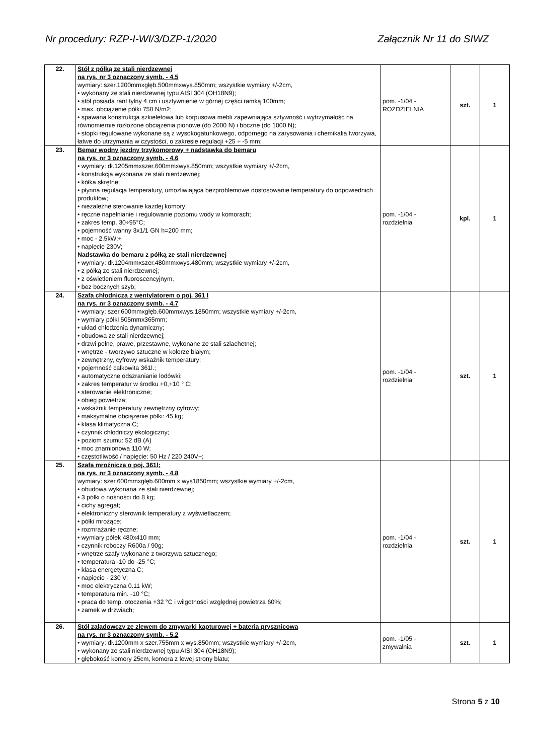Nr procedury: RZP-I-WI/3/DZP-1/2020 Załącznik Nr 11 do SIWZ
| 22. | Stół z półką ze stali nierdzewnej na rys. nr 3 oznaczony symb. - 4.5 wymiary: szer.1200mmxgłęb.500mmxwys.850mm; wszystkie wymiary +/-2cm, • wykonany ze stali nierdzewnej typu AISI 304 (OH18N9); • stół posiada rant tylny 4 cm i usztywnienie w górnej części ramką 100mm; • max. obciążenie półki 750 N/m2; • spawana konstrukcja szkieletowa lub korpusowa mebli zapewniająca sztywność i wytrzymałość na równomiernie rozłożone obciążenia pionowe (do 2000 N) i boczne (do 1000 N); • stopki regulowane wykonane są z wysokogatunkowego, odpornego na zarysowania i chemikalia tworzywa, łatwe do utrzymania w czystości, o zakresie regulacji +25 ÷ -5 mm; | pom. -1/04 - ROZDZIELNIA | szt. | 1 |
| 23. | Bemar wodny jezdny trzykomorowy + nadstawka do bemaru na rys. nr 3 oznaczony symb. - 4.6 • wymiary: dł.1205mmxszer.600mmxwys.850mm; wszystkie wymiary +/-2cm, • konstrukcja wykonana ze stali nierdzewnej; • kółka skrętne; • płynna regulacja temperatury, umożliwiająca bezproblemowe dostosowanie temperatury do odpowiednich produktów; • niezależne sterowanie każdej komory; • ręczne napełnianie i regulowanie poziomu wody w komorach; • zakres temp. 30÷95°C; • pojemność wanny 3x1/1 GN h=200 mm; • moc - 2,5kW;+ • napięcie 230V; Nadstawka do bemaru z półką ze stali nierdzewnej • wymiary: dł.1204mmxszer.480mmxwys.480mm; wszystkie wymiary +/-2cm, • z półką ze stali nierdzewnej; • z oświetleniem fluoroscencyjnym, • bez bocznych szyb; | pom. -1/04 - rozdzielnia | kpl. | 1 |
| 24. | Szafa chłodnicza z wentylatorem o poj. 361 l na rys. nr 3 oznaczony symb. - 4.7 • wymiary: szer.600mmxgłęb.600mmxwys.1850mm; wszystkie wymiary +/-2cm, • wymiary półki 505mmx365mm; • układ chłodzenia dynamiczny; • obudowa ze stali nierdzewnej; • drzwi pełne, prawe, przestawne, wykonane ze stali szlachetnej; • wnętrze - tworzywo sztuczne w kolorze białym; • zewnętrzny, cyfrowy wskaźnik temperatury; • pojemność całkowita 361l.; • automatyczne odszranianie lodówki; • zakres temperatur w środku +0,+10 ° C; • sterowanie elektroniczne; • obieg powietrza; • wskaźnik temperatury zewnętrzny cyfrowy; • maksymalne obciążenie półki: 45 kg; • klasa klimatyczna C; • czynnik chłodniczy ekologiczny; • poziom szumu: 52 dB (A) • moc znamionowa 110 W; • częstotliwość / napięcie: 50 Hz / 220 240V~; | pom. -1/04 - rozdzielnia | szt. | 1 |
| 25. | Szafa mroźnicza o poj. 361l; na rys. nr 3 oznaczony symb. - 4.8 wymiary: szer.600mmxgłęb.600mm x wys1850mm; wszystkie wymiary +/-2cm, • obudowa wykonana ze stali nierdzewnej; • 3 półki o nośności do 8 kg; • cichy agregat; • elektroniczny sterownik temperatury z wyświetlaczem; • półki mrożące; • rozmrażanie ręczne; • wymiary półek 480x410 mm; • czynnik roboczy R600a / 90g; • wnętrze szafy wykonane z tworzywa sztucznego; • temperatura -10 do -25 °C; • klasa energetyczna C; • napięcie - 230 V; • moc elektryczna 0.11 kW; • temperatura min. -10 °C; • praca do temp. otoczenia +32 °C i wilgotności względnej powietrza 60%; • zamek w drzwiach; | pom. -1/04 - rozdzielnia | szt. | 1 |
| 26. | Stół załadowczy ze zlewem do zmywarki kapturowej + bateria prysznicowa na rys. nr 3 oznaczony symb. - 5.2 • wymiary: dł.1200mm x szer.755mm x wys.850mm; wszystkie wymiary +/-2cm, • wykonany ze stali nierdzewnej typu AISI 304 (OH18N9); • głębokość komory 25cm, komora z lewej strony blatu; | pom. -1/05 - zmywalnia | szt. | 1 |
Strona 5 z 10